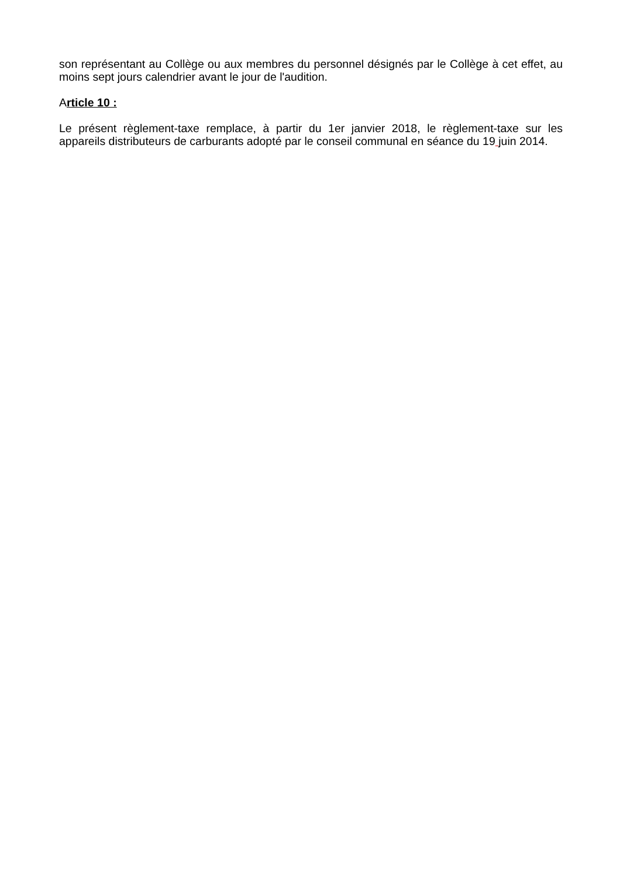son représentant au Collège ou aux membres du personnel désignés par le Collège à cet effet, au moins sept jours calendrier avant le jour de l'audition.
Article 10 :
Le présent règlement-taxe remplace, à partir du 1er janvier 2018, le règlement-taxe sur les appareils distributeurs de carburants adopté par le conseil communal en séance du 19 juin 2014.